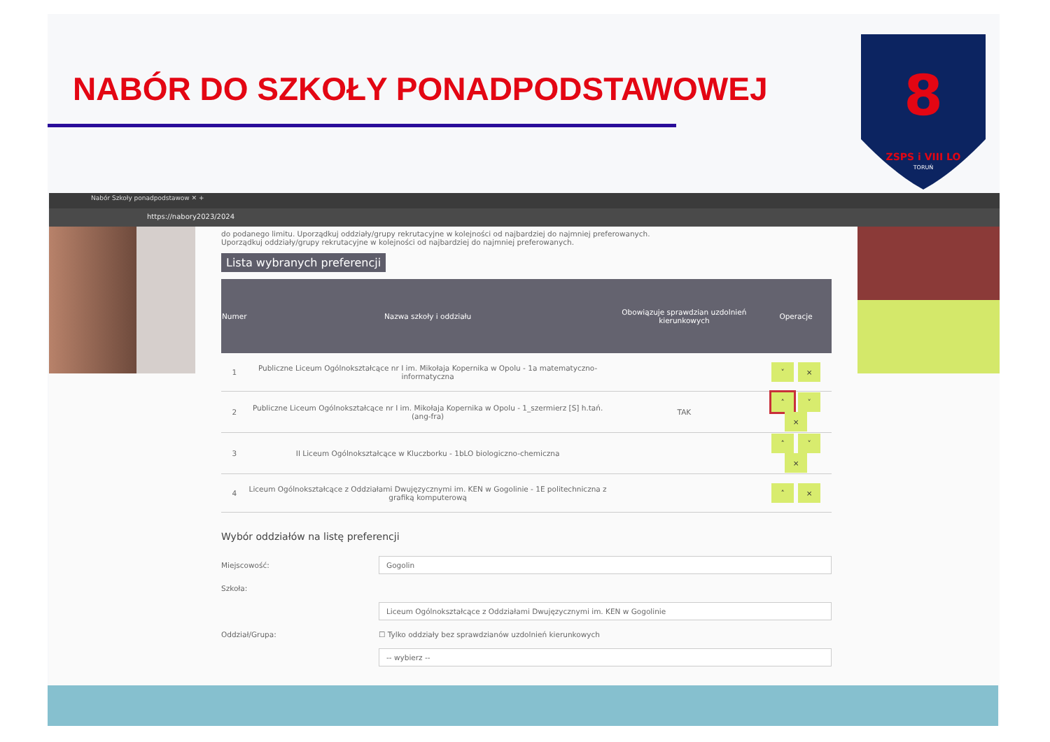NABÓR DO SZKOŁY PONADPODSTAWOWEJ
8
ZSPS i VIII LO
TORUŃ
Nabór Szkoły ponadpodstawow ✕ +
https://nabory2023/2024
do podanego limitu. Uporządkuj oddziały/grupy rekrutacyjne w kolejności od najbardziej do najmniej preferowanych.
Uporządkuj oddziały/grupy rekrutacyjne w kolejności od najbardziej do najmniej preferowanych.
Lista wybranych preferencji
| Numer | Nazwa szkoły i oddziału | Obowiązuje sprawdzian uzdolnień kierunkowych | Operacje |
| --- | --- | --- | --- |
| 1 | Publiczne Liceum Ogólnokształcące nr I im. Mikołaja Kopernika w Opolu - 1a matematyczno-informatyczna | | ˅ × |
| 2 | Publiczne Liceum Ogólnokształcące nr I im. Mikołaja Kopernika w Opolu - 1_szermierz [S] h.tań. (ang-fra) | TAK | ˄ ˅ × |
| 3 | II Liceum Ogólnokształcące w Kluczborku - 1bLO biologiczno-chemiczna | | ˄ ˅ × |
| 4 | Liceum Ogólnokształcące z Oddziałami Dwujęzycznymi im. KEN w Gogolinie - 1E politechniczna z grafiką komputerową | | ˄ × |
Wybór oddziałów na listę preferencji
Miejscowość:
Gogolin
Szkoła:
Liceum Ogólnokształcące z Oddziałami Dwujęzycznymi im. KEN w Gogolinie
Oddział/Grupa: ☐ Tylko oddziały bez sprawdzianów uzdolnień kierunkowych
-- wybierz --